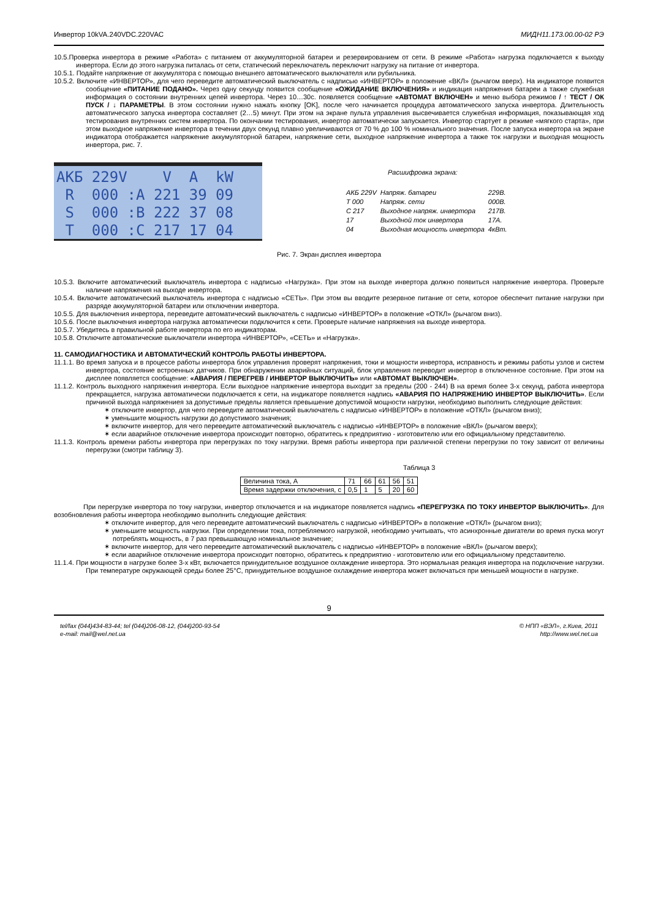Инвертор 10kVA.240VDC.220VAC МИДН11.173.00.00-02 РЭ
10.5.Проверка инвертора в режиме «Работа» с питанием от аккумуляторной батареи и резервированием от сети. В режиме «Работа» нагрузка подключается к выходу инвертора. Если до этого нагрузка питалась от сети, статический переключатель переключит нагрузку на питание от инвертора.
10.5.1. Подайте напряжение от аккумулятора с помощью внешнего автоматического выключателя или рубильника.
10.5.2. Включите «ИНВЕРТОР», для чего переведите автоматический выключатель с надписью «ИНВЕРТОР» в положение «ВКЛ» (рычагом вверх). На индикаторе появится сообщение «ПИТАНИЕ ПОДАНО». Через одну секунду появится сообщение «ОЖИДАНИЕ ВКЛЮЧЕНИЯ» и индикация напряжения батареи а также служебная информация о состоянии внутренних цепей инвертора. Через 10…30с. появляется сообщение «АВТОМАТ ВКЛЮЧЕН» и меню выбора режимов / ↑ ТЕСТ / ОК ПУСК / ↓ ПАРАМЕТРЫ. В этом состоянии нужно нажать кнопку [OK], после чего начинается процедура автоматического запуска инвертора. Длительность автоматического запуска инвертора составляет (2…5) минут. При этом на экране пульта управления высвечивается служебная информация, показывающая ход тестирования внутренних систем инвертора. По окончании тестирования, инвертор автоматически запускается. Инвертор стартует в режиме «мягкого старта», при этом выходное напряжение инвертора в течении двух секунд плавно увеличиваются от 70 % до 100 % номинального значения. После запуска инвертора на экране индикатора отображается напряжение аккумуляторной батареи, напряжение сети, выходное напряжение инвертора а также ток нагрузки и выходная мощность инвертора, рис. 7.
АКБ 229V V A kW R 000 :A 221 39 09 S 000 :B 222 37 08 T 000 :C 217 17 04
Расшифровка экрана:
| АКБ 229V | Напряж. батареи | 229В. |
| Т 000 | Напряж. сети | 000В. |
| С 217 | Выходное напряж. инвертора | 217В. |
| 17 | Выходной ток инвертора | 17А. |
| 04 | Выходная мощность инвертора | 4кВт. |
Рис. 7. Экран дисплея инвертора
10.5.3. Включите автоматический выключатель инвертора с надписью «Нагрузка». При этом на выходе инвертора должно появиться напряжение инвертора. Проверьте наличие напряжения на выходе инвертора.
10.5.4. Включите автоматический выключатель инвертора с надписью «СЕТЬ». При этом вы вводите резервное питание от сети, которое обеспечит питание нагрузки при разряде аккумуляторной батареи или отключении инвертора.
10.5.5. Для выключения инвертора, переведите автоматический выключатель с надписью «ИНВЕРТОР» в положение «ОТКЛ» (рычагом вниз).
10.5.6. После выключения инвертора нагрузка автоматически подключится к сети. Проверьте наличие напряжения на выходе инвертора.
10.5.7. Убедитесь в правильной работе инвертора по его индикаторам.
10.5.8. Отключите автоматические выключатели инвертора «ИНВЕРТОР», «СЕТЬ» и «Нагрузка».
11. САМОДИАГНОСТИКА И АВТОМАТИЧЕСКИЙ КОНТРОЛЬ РАБОТЫ ИНВЕРТОРА.
11.1.1. Во время запуска и в процессе работы инвертора блок управления проверят напряжения, токи и мощности инвертора, исправность и режимы работы узлов и систем инвертора, состояние встроенных датчиков. При обнаружении аварийных ситуаций, блок управления переводит инвертор в отключенное состояние. При этом на дисплее появляется сообщение: «АВАРИЯ / ПЕРЕГРЕВ / ИНВЕРТОР ВЫКЛЮЧИТЬ» или «АВТОМАТ ВЫКЛЮЧЕН».
11.1.2. Контроль выходного напряжения инвертора. Если выходное напряжение инвертора выходит за пределы (200 - 244) В на время более 3-х секунд, работа инвертора прекращается, нагрузка автоматически подключается к сети, на индикаторе появляется надпись «АВАРИЯ ПО НАПРЯЖЕНИЮ ИНВЕРТОР ВЫКЛЮЧИТЬ». Если причиной выхода напряжениея за допустимые пределы является превышение допустимой мощности нагрузки, необходимо выполнить следующие действия:
✶ отключите инвертор, для чего переведите автоматический выключатель с надписью «ИНВЕРТОР» в положение «ОТКЛ» (рычагом вниз);
✶ уменьшите мощность нагрузки до допустимого значения;
✶ включите инвертор, для чего переведите автоматический выключатель с надписью «ИНВЕРТОР» в положение «ВКЛ» (рычагом вверх);
✶ если аварийное отключение инвертора происходит повторно, обратитесь к предприятию - изготовителю или его официальному представителю.
11.1.3. Контроль времени работы инвертора при перегрузках по току нагрузки. Время работы инвертора при различной степени перегрузки по току зависит от величины перегрузки (смотри таблицу 3).
Таблица 3
| Величина тока, А | 71 | 66 | 61 | 56 | 51 |
| Время задержки отключения, с | 0,5 | 1 | 5 | 20 | 60 |
При перегрузке инвертора по току нагрузки, инвертор отключается и на индикаторе появляется надпись «ПЕРЕГРУЗКА ПО ТОКУ ИНВЕРТОР ВЫКЛЮЧИТЬ». Для возобновления работы инвертора необходимо выполнить следующие действия:
✶ отключите инвертор, для чего переведите автоматический выключатель с надписью «ИНВЕРТОР» в положение «ОТКЛ» (рычагом вниз);
✶ уменьшите мощность нагрузки. При определении тока, потребляемого нагрузкой, необходимо учитывать, что асинхронные двигатели во время пуска могут потреблять мощность, в 7 раз превышающую номинальное значение;
✶ включите инвертор, для чего переведите автоматический выключатель с надписью «ИНВЕРТОР» в положение «ВКЛ» (рычагом вверх);
✶ если аварийное отключение инвертора происходит повторно, обратитесь к предприятию - изготовителю или его официальному представителю.
11.1.4. При мощности в нагрузке более 3-х кВт, включается принудительное воздушное охлаждение инвертора. Это нормальная реакция инвертора на подключение нагрузки. При температуре окружающей среды более 25°С, принудительное воздушное охлаждение инвертора может включаться при меньшей мощности в нагрузке.
9
tel/fax (044)434-83-44; tel (044)206-08-12, (044)200-93-54
e-mail: mail@wel.net.ua © НПП «ВЭЛ», г.Киев, 2011
http://www.wel.net.ua